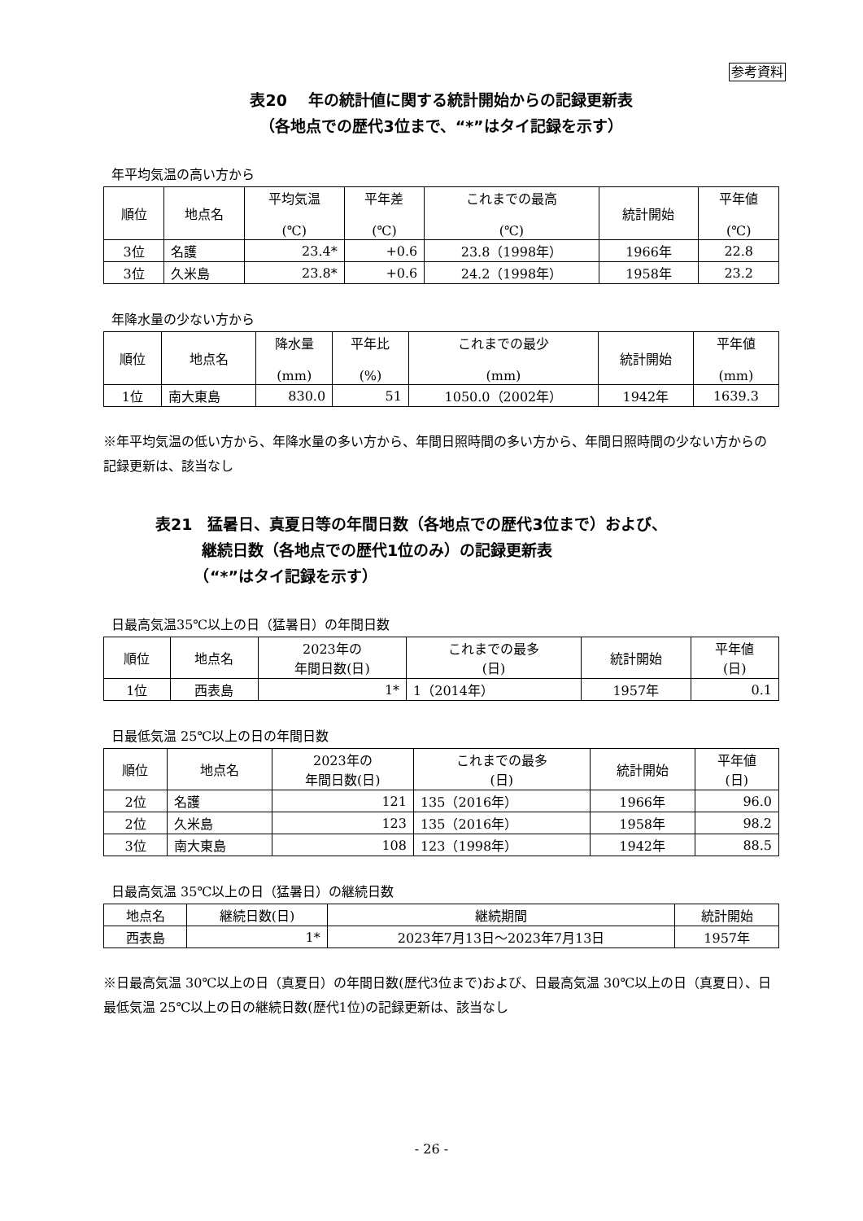参考資料
表20　 年の統計値に関する統計開始からの記録更新表
（各地点での歴代3位まで、“*”はタイ記録を示す）
年平均気温の高い方から
| 順位 | 地点名 | 平均気温 (℃) | 平年差 (℃) | これまでの最高 (℃) | 統計開始 | 平年値 (℃) |
| --- | --- | --- | --- | --- | --- | --- |
| 3位 | 名護 | 23.4* | +0.6 | 23.8（1998年） | 1966年 | 22.8 |
| 3位 | 久米島 | 23.8* | +0.6 | 24.2（1998年） | 1958年 | 23.2 |
年降水量の少ない方から
| 順位 | 地点名 | 降水量 (mm) | 平年比 (%) | これまでの最少 (mm) | 統計開始 | 平年値 (mm) |
| --- | --- | --- | --- | --- | --- | --- |
| 1位 | 南大東島 | 830.0 | 51 | 1050.0（2002年） | 1942年 | 1639.3 |
※年平均気温の低い方から、年降水量の多い方から、年間日照時間の多い方から、年間日照時間の少ない方からの記録更新は、該当なし
表21　猛暑日、真夏日等の年間日数（各地点での歴代3位まで）および、
　　　継続日数（各地点での歴代1位のみ）の記録更新表
　　　（“*”はタイ記録を示す）
日最高気温35℃以上の日（猛暑日）の年間日数
| 順位 | 地点名 | 2023年の 年間日数(日) | これまでの最多 (日) | 統計開始 | 平年値 (日) |
| --- | --- | --- | --- | --- | --- |
| 1位 | 西表島 | 1* | 1（2014年） | 1957年 | 0.1 |
日最低気温 25℃以上の日の年間日数
| 順位 | 地点名 | 2023年の 年間日数(日) | これまでの最多 (日) | 統計開始 | 平年値 (日) |
| --- | --- | --- | --- | --- | --- |
| 2位 | 名護 | 121 | 135（2016年） | 1966年 | 96.0 |
| 2位 | 久米島 | 123 | 135（2016年） | 1958年 | 98.2 |
| 3位 | 南大東島 | 108 | 123（1998年） | 1942年 | 88.5 |
日最高気温 35℃以上の日（猛暑日）の継続日数
| 地点名 | 継続日数(日) | 継続期間 | 統計開始 |
| --- | --- | --- | --- |
| 西表島 | 1* | 2023年7月13日～2023年7月13日 | 1957年 |
※日最高気温 30℃以上の日（真夏日）の年間日数(歴代3位まで)および、日最高気温 30℃以上の日（真夏日）、日最低気温 25℃以上の日の継続日数(歴代1位)の記録更新は、該当なし
- 26 -